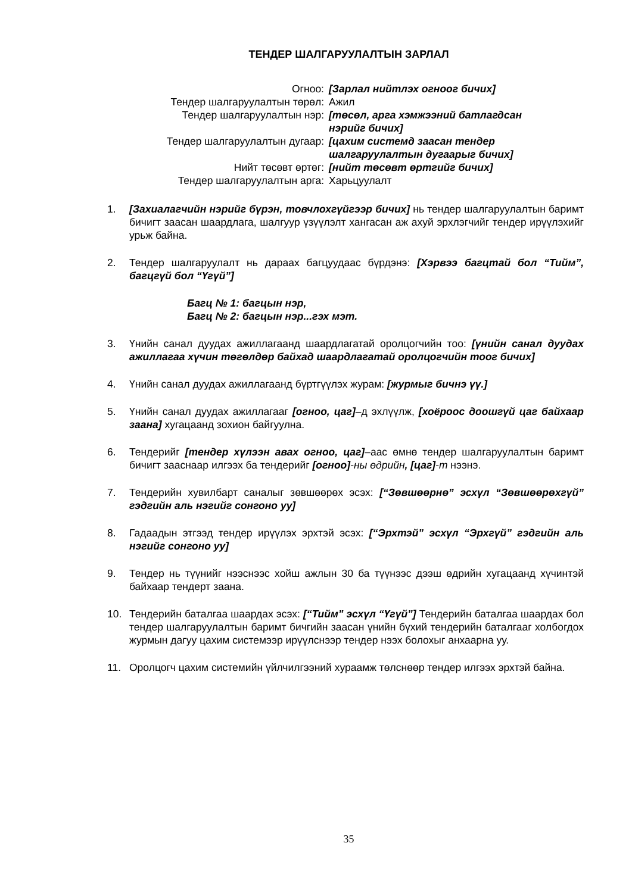ТЕНДЕР ШАЛГАРУУЛАЛТЫН ЗАРЛАЛ
| Огноо: | [Зарлал нийтлэх огноог бичих] |
| Тендер шалгаруулалтын төрөл: | Ажил |
| Тендер шалгаруулалтын нэр: | [төсөл, арга хэмжээний батлагдсан нэрийг бичих] |
| Тендер шалгаруулалтын дугаар: | [цахим системд заасан тендер шалгаруулалтын дугаарыг бичих] |
| Нийт төсөвт өртөг: | [нийт төсөвт өртгийг бичих] |
| Тендер шалгаруулалтын арга: | Харьцуулалт |
1. [Захиалагчийн нэрийг бүрэн, товчлохгүйгээр бичих] нь тендер шалгаруулалтын баримт бичигт заасан шаардлага, шалгуур үзүүлэлт хангасан аж ахуй эрхлэгчийг тендер ирүүлэхийг урьж байна.
2. Тендер шалгаруулалт нь дараах багцуудаас бүрдэнэ: [Хэрвээ багцтай бол “Тийм”, багцгүй бол “Үгүй”]
Багц № 1: багцын нэр,
Багц № 2: багцын нэр...гэх мэт.
3. Үнийн санал дуудах ажиллагаанд шаардлагатай оролцогчийн тоо: [үнийн санал дуудах ажиллагаа хүчин төгөлдөр байхад шаардлагатай оролцогчийн тоог бичих]
4. Үнийн санал дуудах ажиллагаанд бүртгүүлэх журам: [журмыг бичнэ үү.]
5. Үнийн санал дуудах ажиллагааг [огноо, цаг]–д эхлүүлж, [хоёроос доошгүй цаг байхаар заана] хугацаанд зохион байгуулна.
6. Тендерийг [тендер хүлээн авах огноо, цаг]–аас өмнө тендер шалгаруулалтын баримт бичигт зааснаар илгээх ба тендерийг [огноо]-ны өдрийн, [цаг]-т нээнэ.
7. Тендерийн хувилбарт саналыг зөвшөөрөх эсэх: [“Зөвшөөрнө” эсхүл “Зөвшөөрөхгүй” гэдгийн аль нэгийг сонгоно уу]
8. Гадаадын этгээд тендер ирүүлэх эрхтэй эсэх: [“Эрхтэй” эсхүл “Эрхгүй” гэдгийн аль нэгийг сонгоно уу]
9. Тендер нь түүнийг нээснээс хойш ажлын 30 ба түүнээс дээш өдрийн хугацаанд хүчинтэй байхаар тендерт заана.
10. Тендерийн баталгаа шаардах эсэх: [“Тийм” эсхүл “Үгүй”] Тендерийн баталгаа шаардах бол тендер шалгаруулалтын баримт бичгийн заасан үнийн бүхий тендерийн баталгааг холбогдох журмын дагуу цахим системээр ирүүлснээр тендер нээх болохыг анхаарна уу.
11. Оролцогч цахим системийн үйлчилгээний хураамж төлснөөр тендер илгээх эрхтэй байна.
35